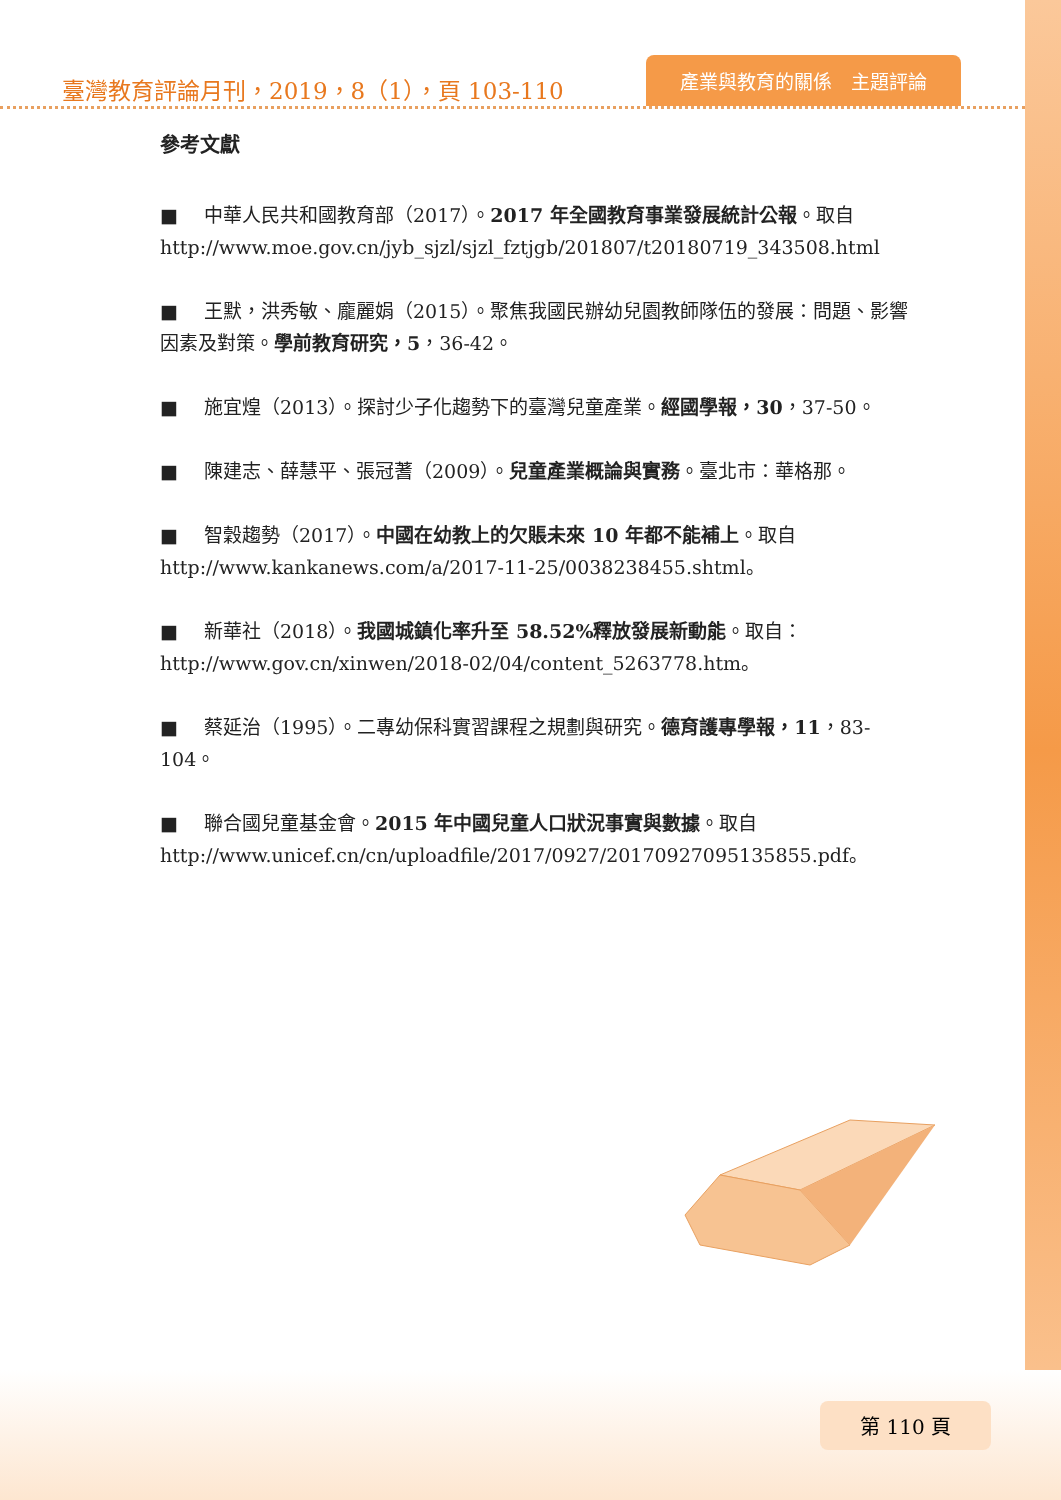臺灣教育評論月刊，2019，8（1），頁 103-110
產業與教育的關係　主題評論
參考文獻
■ 中華人民共和國教育部（2017）。2017 年全國教育事業發展統計公報。取自 http://www.moe.gov.cn/jyb_sjzl/sjzl_fztjgb/201807/t20180719_343508.html
■ 王默，洪秀敏、龐麗娟（2015）。聚焦我國民辦幼兒園教師隊伍的發展：問題、影響因素及對策。學前教育研究，5，36-42。
■ 施宜煌（2013）。探討少子化趨勢下的臺灣兒童產業。經國學報，30，37-50。
■ 陳建志、薛慧平、張冠蓍（2009）。兒童產業概論與實務。臺北市：華格那。
■ 智穀趨勢（2017）。中國在幼教上的欠賬未來 10 年都不能補上。取自 http://www.kankanews.com/a/2017-11-25/0038238455.shtml。
■ 新華社（2018）。我國城鎮化率升至 58.52%釋放發展新動能。取自：http://www.gov.cn/xinwen/2018-02/04/content_5263778.htm。
■ 蔡延治（1995）。二專幼保科實習課程之規劃與研究。德育護專學報，11，83-104。
■ 聯合國兒童基金會。2015 年中國兒童人口狀況事實與數據。取自 http://www.unicef.cn/cn/uploadfile/2017/0927/20170927095135855.pdf。
第 110 頁